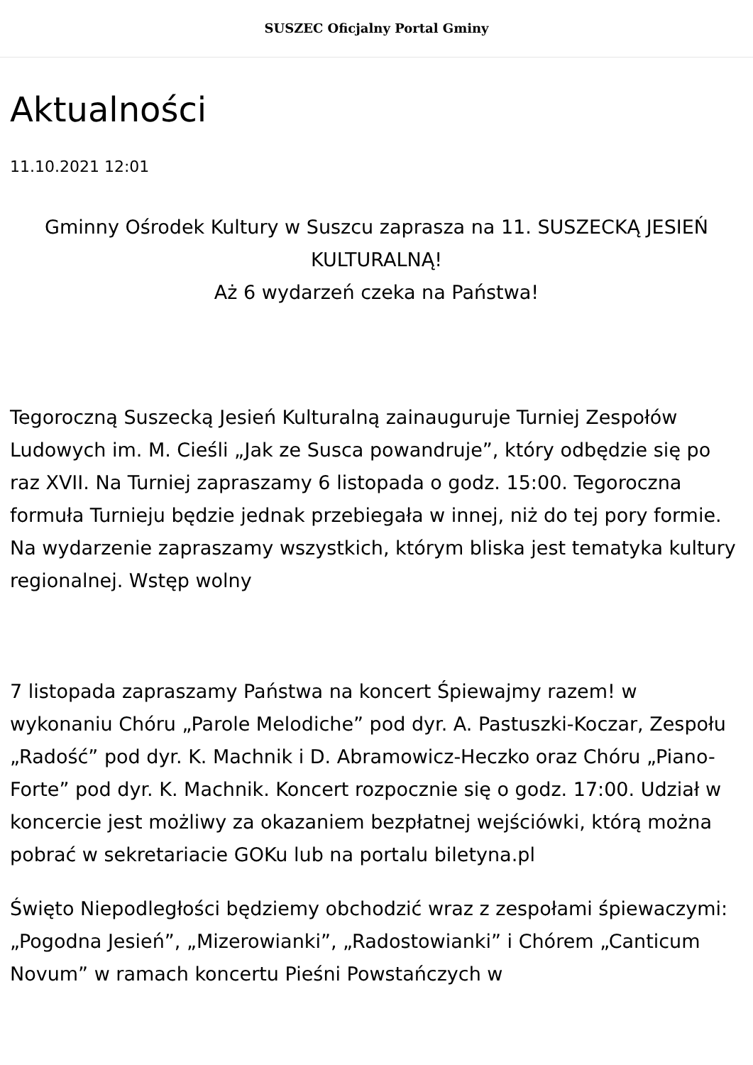SUSZEC Oficjalny Portal Gminy
Aktualności
11.10.2021 12:01
Gminny Ośrodek Kultury w Suszcu zaprasza na 11. SUSZECKĄ JESIEŃ KULTURALNĄ!
Aż 6 wydarzeń czeka na Państwa!
Tegoroczną Suszecką Jesień Kulturalną zainauguruje Turniej Zespołów Ludowych im. M. Cieśli „Jak ze Susca powandruje”, który odbędzie się po raz XVII. Na Turniej zapraszamy 6 listopada o godz. 15:00. Tegoroczna formuła Turnieju będzie jednak przebiegała w innej, niż do tej pory formie. Na wydarzenie zapraszamy wszystkich, którym bliska jest tematyka kultury regionalnej. Wstęp wolny
7 listopada zapraszamy Państwa na koncert Śpiewajmy razem! w wykonaniu Chóru „Parole Melodiche” pod dyr. A. Pastuszki-Koczar, Zespołu „Radość” pod dyr. K. Machnik i D. Abramowicz-Heczko oraz Chóru „Piano-Forte” pod dyr. K. Machnik. Koncert rozpocznie się o godz. 17:00. Udział w koncercie jest możliwy za okazaniem bezpłatnej wejściówki, którą można pobrać w sekretariacie GOKu lub na portalu biletyna.pl
Święto Niepodległości będziemy obchodzić wraz z zespołami śpiewaczymi: „Pogodna Jesień”, „Mizerowianki”, „Radostowianki” i Chórem „Canticum Novum” w ramach koncertu Pieśni Powstańczych w